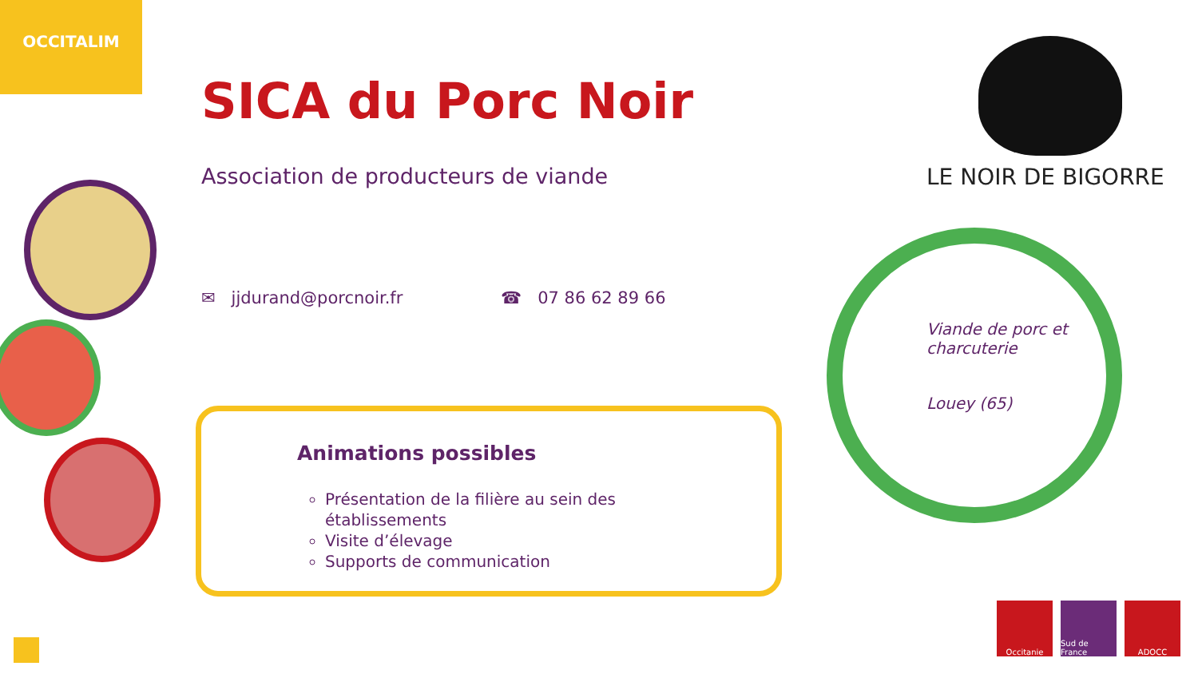OCCITALIM
SICA du Porc Noir
Association de producteurs de viande
✉ jjdurand@porcnoir.fr ☎ 07 86 62 89 66
Animations possibles
Présentation de la filière au sein des établissements
Visite d’élevage
Supports de communication
LE NOIR DE BIGORRE
Viande de porc et charcuterie
Louey (65)
Occitanie Sud de France
ADOCC